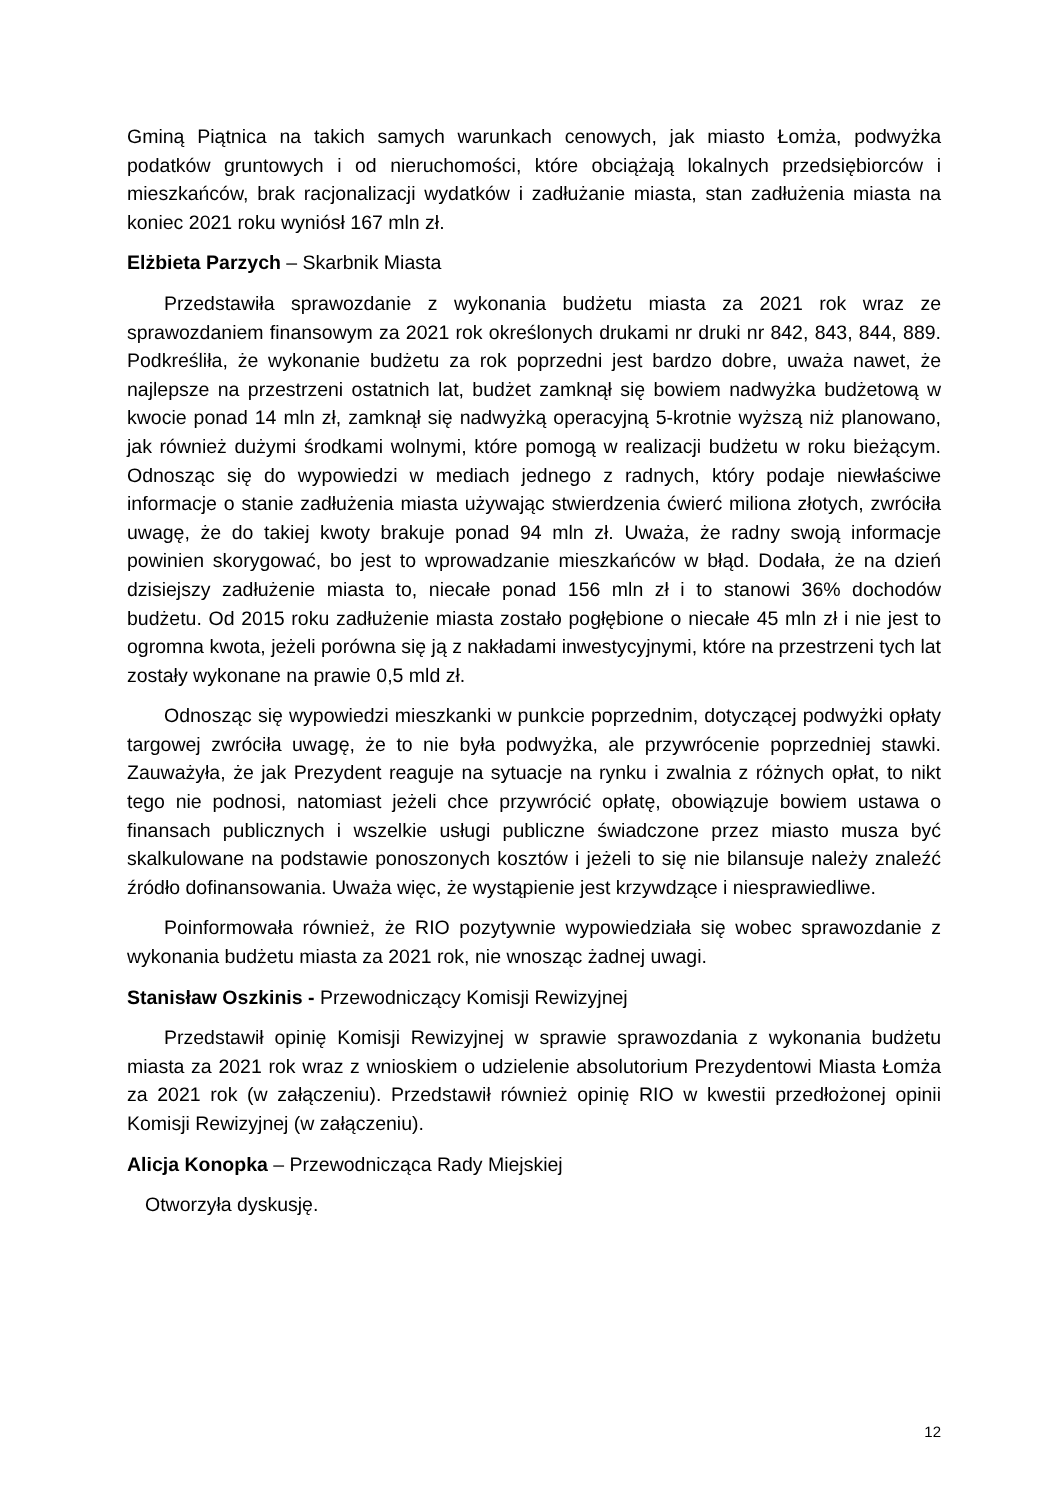Gminą Piątnica na takich samych warunkach cenowych, jak miasto Łomża, podwyżka podatków gruntowych i od nieruchomości, które obciążają lokalnych przedsiębiorców i mieszkańców, brak racjonalizacji wydatków i zadłużanie miasta, stan zadłużenia miasta na koniec 2021 roku wyniósł 167 mln zł.
Elżbieta Parzych – Skarbnik Miasta
Przedstawiła sprawozdanie z wykonania budżetu miasta za 2021 rok wraz ze sprawozdaniem finansowym za 2021 rok określonych drukami nr druki nr 842, 843, 844, 889. Podkreśliła, że wykonanie budżetu za rok poprzedni jest bardzo dobre, uważa nawet, że najlepsze na przestrzeni ostatnich lat, budżet zamknął się bowiem nadwyżka budżetową w kwocie ponad 14 mln zł, zamknął się nadwyżką operacyjną 5-krotnie wyższą niż planowano, jak również dużymi środkami wolnymi, które pomogą w realizacji budżetu w roku bieżącym. Odnosząc się do wypowiedzi w mediach jednego z radnych, który podaje niewłaściwe informacje o stanie zadłużenia miasta używając stwierdzenia ćwierć miliona złotych, zwróciła uwagę, że do takiej kwoty brakuje ponad 94 mln zł. Uważa, że radny swoją informacje powinien skorygować, bo jest to wprowadzanie mieszkańców w błąd. Dodała, że na dzień dzisiejszy zadłużenie miasta to, niecałe ponad 156 mln zł i to stanowi 36% dochodów budżetu. Od 2015 roku zadłużenie miasta zostało pogłębione o niecałe 45 mln zł i nie jest to ogromna kwota, jeżeli porówna się ją z nakładami inwestycyjnymi, które na przestrzeni tych lat zostały wykonane na prawie 0,5 mld zł.
Odnosząc się wypowiedzi mieszkanki w punkcie poprzednim, dotyczącej podwyżki opłaty targowej zwróciła uwagę, że to nie była podwyżka, ale przywrócenie poprzedniej stawki. Zauważyła, że jak Prezydent reaguje na sytuacje na rynku i zwalnia z różnych opłat, to nikt tego nie podnosi, natomiast jeżeli chce przywrócić opłatę, obowiązuje bowiem ustawa o finansach publicznych i wszelkie usługi publiczne świadczone przez miasto musza być skalkulowane na podstawie ponoszonych kosztów i jeżeli to się nie bilansuje należy znaleźć źródło dofinansowania. Uważa więc, że wystąpienie jest krzywdzące i niesprawiedliwe.
Poinformowała również, że RIO pozytywnie wypowiedziała się wobec sprawozdanie z wykonania budżetu miasta za 2021 rok, nie wnosząc żadnej uwagi.
Stanisław Oszkinis - Przewodniczący Komisji Rewizyjnej
Przedstawił opinię Komisji Rewizyjnej w sprawie sprawozdania z wykonania budżetu miasta za 2021 rok wraz z wnioskiem o udzielenie absolutorium Prezydentowi Miasta Łomża za 2021 rok (w załączeniu). Przedstawił również opinię RIO w kwestii przedłożonej opinii Komisji Rewizyjnej (w załączeniu).
Alicja Konopka – Przewodnicząca Rady Miejskiej
Otworzyła dyskusję.
12